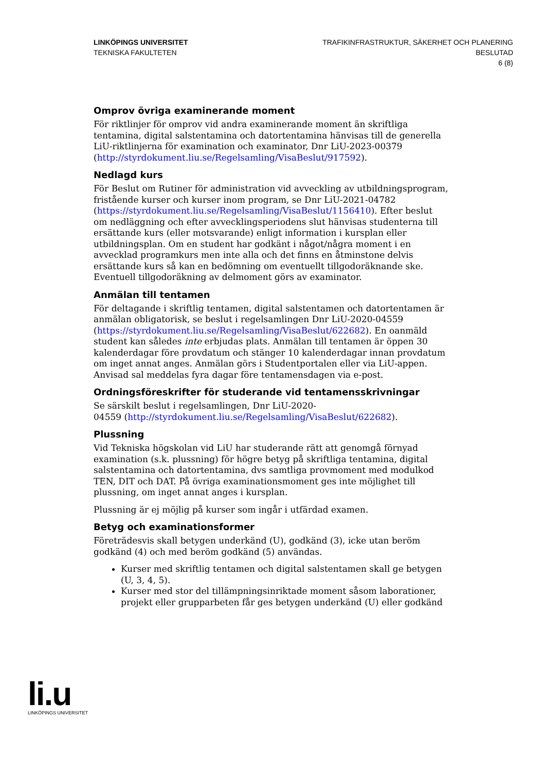LINKÖPINGS UNIVERSITET
TEKNISKA FAKULTETEN
TRAFIKINFRASTRUKTUR, SÄKERHET OCH PLANERING
BESLUTAD
6 (8)
Omprov övriga examinerande moment
För riktlinjer för omprov vid andra examinerande moment än skriftliga tentamina, digital salstentamina och datortentamina hänvisas till de generella LiU-riktlinjerna för examination och examinator, Dnr LiU-2023-00379 (http://styrdokument.liu.se/Regelsamling/VisaBeslut/917592).
Nedlagd kurs
För Beslut om Rutiner för administration vid avveckling av utbildningsprogram, fristående kurser och kurser inom program, se Dnr LiU-2021-04782 (https://styrdokument.liu.se/Regelsamling/VisaBeslut/1156410). Efter beslut om nedläggning och efter avvecklingsperiodens slut hänvisas studenterna till ersättande kurs (eller motsvarande) enligt information i kursplan eller utbildningsplan. Om en student har godkänt i något/några moment i en avvecklad programkurs men inte alla och det finns en åtminstone delvis ersättande kurs så kan en bedömning om eventuellt tillgodoräknande ske. Eventuell tillgodoräkning av delmoment görs av examinator.
Anmälan till tentamen
För deltagande i skriftlig tentamen, digital salstentamen och datortentamen är anmälan obligatorisk, se beslut i regelsamlingen Dnr LiU-2020-04559 (https://styrdokument.liu.se/Regelsamling/VisaBeslut/622682). En oanmäld student kan således inte erbjudas plats. Anmälan till tentamen är öppen 30 kalenderdagar före provdatum och stänger 10 kalenderdagar innan provdatum om inget annat anges. Anmälan görs i Studentportalen eller via LiU-appen. Anvisad sal meddelas fyra dagar före tentamensdagen via e-post.
Ordningsföreskrifter för studerande vid tentamensskrivningar
Se särskilt beslut i regelsamlingen, Dnr LiU-2020-
04559 (http://styrdokument.liu.se/Regelsamling/VisaBeslut/622682).
Plussning
Vid Tekniska högskolan vid LiU har studerande rätt att genomgå förnyad examination (s.k. plussning) för högre betyg på skriftliga tentamina, digital salstentamina och datortentamina, dvs samtliga provmoment med modulkod TEN, DIT och DAT. På övriga examinationsmoment ges inte möjlighet till plussning, om inget annat anges i kursplan.
Plussning är ej möjlig på kurser som ingår i utfärdad examen.
Betyg och examinationsformer
Företrädesvis skall betygen underkänd (U), godkänd (3), icke utan beröm godkänd (4) och med beröm godkänd (5) användas.
Kurser med skriftlig tentamen och digital salstentamen skall ge betygen (U, 3, 4, 5).
Kurser med stor del tillämpningsinriktade moment såsom laborationer, projekt eller grupparbeten får ges betygen underkänd (U) eller godkänd
li.u
LINKÖPINGS UNIVERSITET